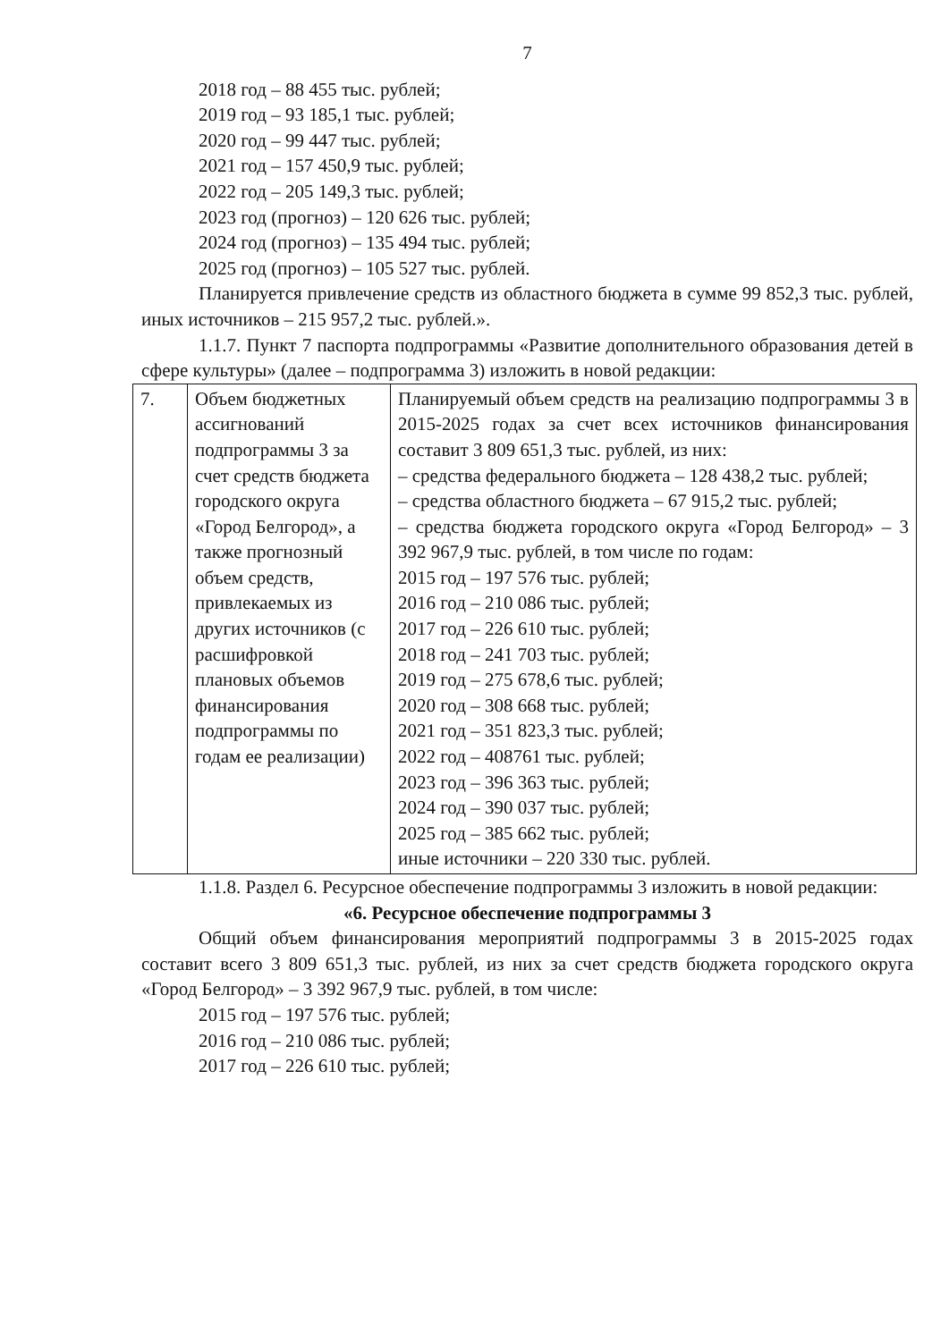7
2018 год – 88 455 тыс. рублей;
2019 год – 93 185,1 тыс. рублей;
2020 год – 99 447 тыс. рублей;
2021 год – 157 450,9 тыс. рублей;
2022 год – 205 149,3 тыс. рублей;
2023 год (прогноз) – 120 626 тыс. рублей;
2024 год (прогноз) – 135 494 тыс. рублей;
2025 год (прогноз) – 105 527 тыс. рублей.
Планируется привлечение средств из областного бюджета в сумме 99 852,3 тыс. рублей, иных источников – 215 957,2 тыс. рублей.».
1.1.7. Пункт 7 паспорта подпрограммы «Развитие дополнительного образования детей в сфере культуры» (далее – подпрограмма 3) изложить в новой редакции:
| 7. | Объем бюджетных ассигнований подпрограммы 3 за счет средств бюджета городского округа «Город Белгород», а также прогнозный объем средств, привлекаемых из других источников (с расшифровкой плановых объемов финансирования подпрограммы по годам ее реализации) | Планируемый объем средств на реализацию подпрограммы 3 в 2015-2025 годах за счет всех источников финансирования составит 3 809 651,3 тыс. рублей, из них: – средства федерального бюджета – 128 438,2 тыс. рублей; – средства областного бюджета – 67 915,2 тыс. рублей; – средства бюджета городского округа «Город Белгород» – 3 392 967,9 тыс. рублей, в том числе по годам: 2015 год – 197 576 тыс. рублей; 2016 год – 210 086 тыс. рублей; 2017 год – 226 610 тыс. рублей; 2018 год – 241 703 тыс. рублей; 2019 год – 275 678,6 тыс. рублей; 2020 год – 308 668 тыс. рублей; 2021 год – 351 823,3 тыс. рублей; 2022 год – 408761 тыс. рублей; 2023 год – 396 363 тыс. рублей; 2024 год – 390 037 тыс. рублей; 2025 год – 385 662 тыс. рублей; иные источники – 220 330 тыс. рублей. |
1.1.8. Раздел 6. Ресурсное обеспечение подпрограммы 3 изложить в новой редакции:
«6. Ресурсное обеспечение подпрограммы 3
Общий объем финансирования мероприятий подпрограммы 3 в 2015-2025 годах составит всего 3 809 651,3 тыс. рублей, из них за счет средств бюджета городского округа «Город Белгород» – 3 392 967,9 тыс. рублей, в том числе:
2015 год – 197 576 тыс. рублей;
2016 год – 210 086 тыс. рублей;
2017 год – 226 610 тыс. рублей;